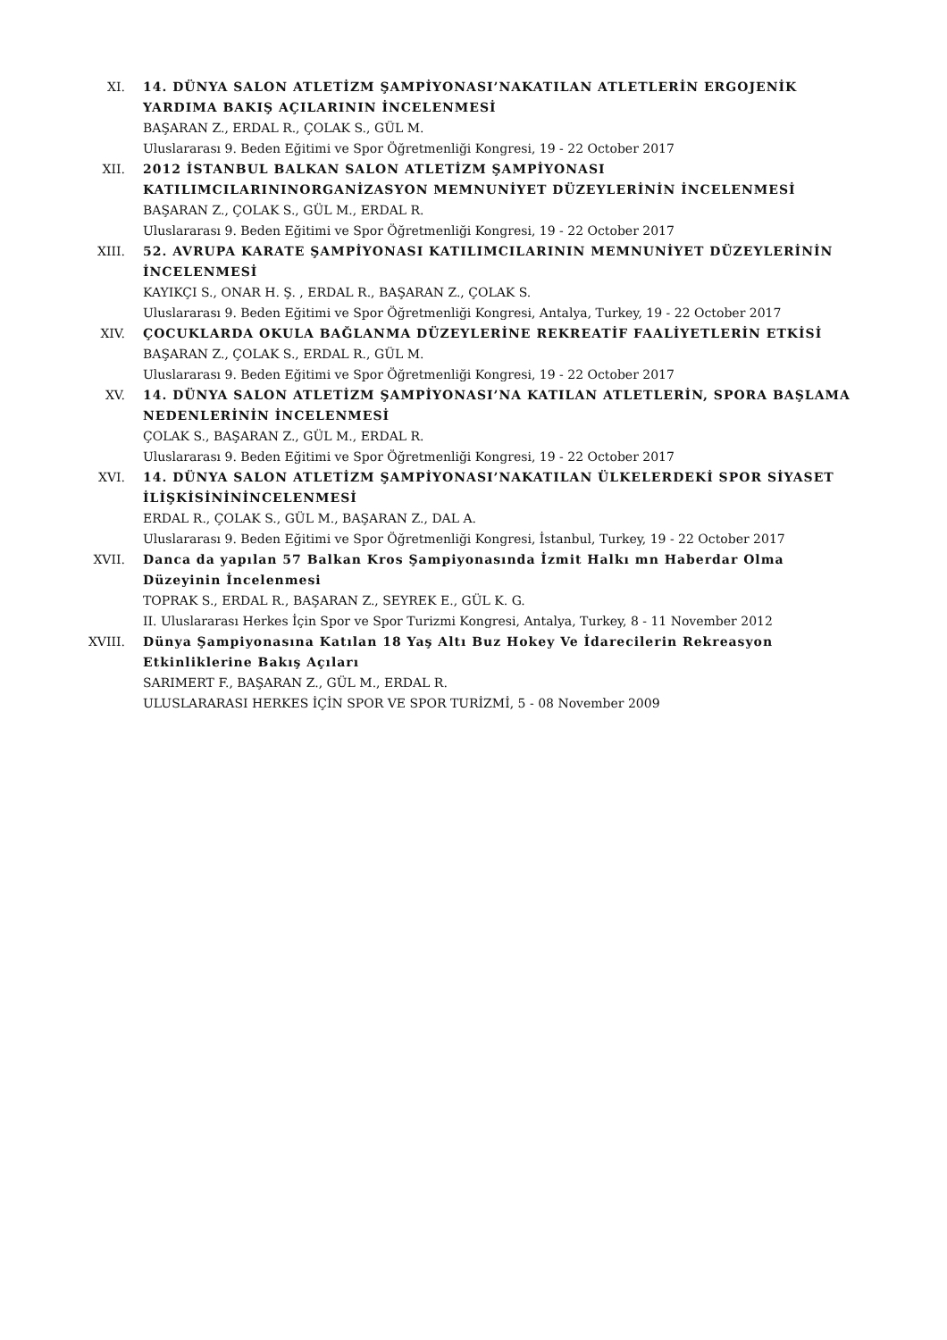XI. 14. DÜNYA SALON ATLETİZM ŞAMPİYONASI’NAKATILAN ATLETLERİN ERGOJENİK YARDIMA BAKIŞ AÇILARININ İNCELENMESİ
BAŞARAN Z., ERDAL R., ÇOLAK S., GÜL M.
Uluslararası 9. Beden Eğitimi ve Spor Öğretmenliği Kongresi, 19 - 22 October 2017
XII. 2012 İSTANBUL BALKAN SALON ATLETİZM ŞAMPİYONASI KATILIMCILARININORGANİZASYON MEMNUNİYET DÜZEYLERİNİN İNCELENMESİ
BAŞARAN Z., ÇOLAK S., GÜL M., ERDAL R.
Uluslararası 9. Beden Eğitimi ve Spor Öğretmenliği Kongresi, 19 - 22 October 2017
XIII. 52. AVRUPA KARATE ŞAMPİYONASI KATILIMCILARININ MEMNUNİYET DÜZEYLERİNİN İNCELENMESİ
KAYIKÇI S., ONAR H. Ş. , ERDAL R., BAŞARAN Z., ÇOLAK S.
Uluslararası 9. Beden Eğitimi ve Spor Öğretmenliği Kongresi, Antalya, Turkey, 19 - 22 October 2017
XIV. ÇOCUKLARDA OKULA BAĞLANMA DÜZEYLERİNE REKREATİF FAALİYETLERİN ETKİSİ
BAŞARAN Z., ÇOLAK S., ERDAL R., GÜL M.
Uluslararası 9. Beden Eğitimi ve Spor Öğretmenliği Kongresi, 19 - 22 October 2017
XV. 14. DÜNYA SALON ATLETİZM ŞAMPİYONASI’NA KATILAN ATLETLERİN, SPORA BAŞLAMA NEDENLERİNİN İNCELENMESİ
ÇOLAK S., BAŞARAN Z., GÜL M., ERDAL R.
Uluslararası 9. Beden Eğitimi ve Spor Öğretmenliği Kongresi, 19 - 22 October 2017
XVI. 14. DÜNYA SALON ATLETİZM ŞAMPİYONASI’NAKATILAN ÜLKELERDEKİ SPOR SİYASET İLİŞKİSİNİNİNCELENMESİ
ERDAL R., ÇOLAK S., GÜL M., BAŞARAN Z., DAL A.
Uluslararası 9. Beden Eğitimi ve Spor Öğretmenliği Kongresi, İstanbul, Turkey, 19 - 22 October 2017
XVII. Danca da yapılan 57 Balkan Kros Şampiyonasında İzmit Halkı mn Haberdar Olma Düzeyinin İncelenmesi
TOPRAK S., ERDAL R., BAŞARAN Z., SEYREK E., GÜL K. G.
II. Uluslararası Herkes İçin Spor ve Spor Turizmi Kongresi, Antalya, Turkey, 8 - 11 November 2012
XVIII. Dünya Şampiyonasına Katılan 18 Yaş Altı Buz Hokey Ve İdarecilerin Rekreasyon Etkinliklerine Bakış Açıları
SARIMERT F., BAŞARAN Z., GÜL M., ERDAL R.
ULUSLARARASI HERKES İÇİN SPOR VE SPOR TURİZMİ, 5 - 08 November 2009